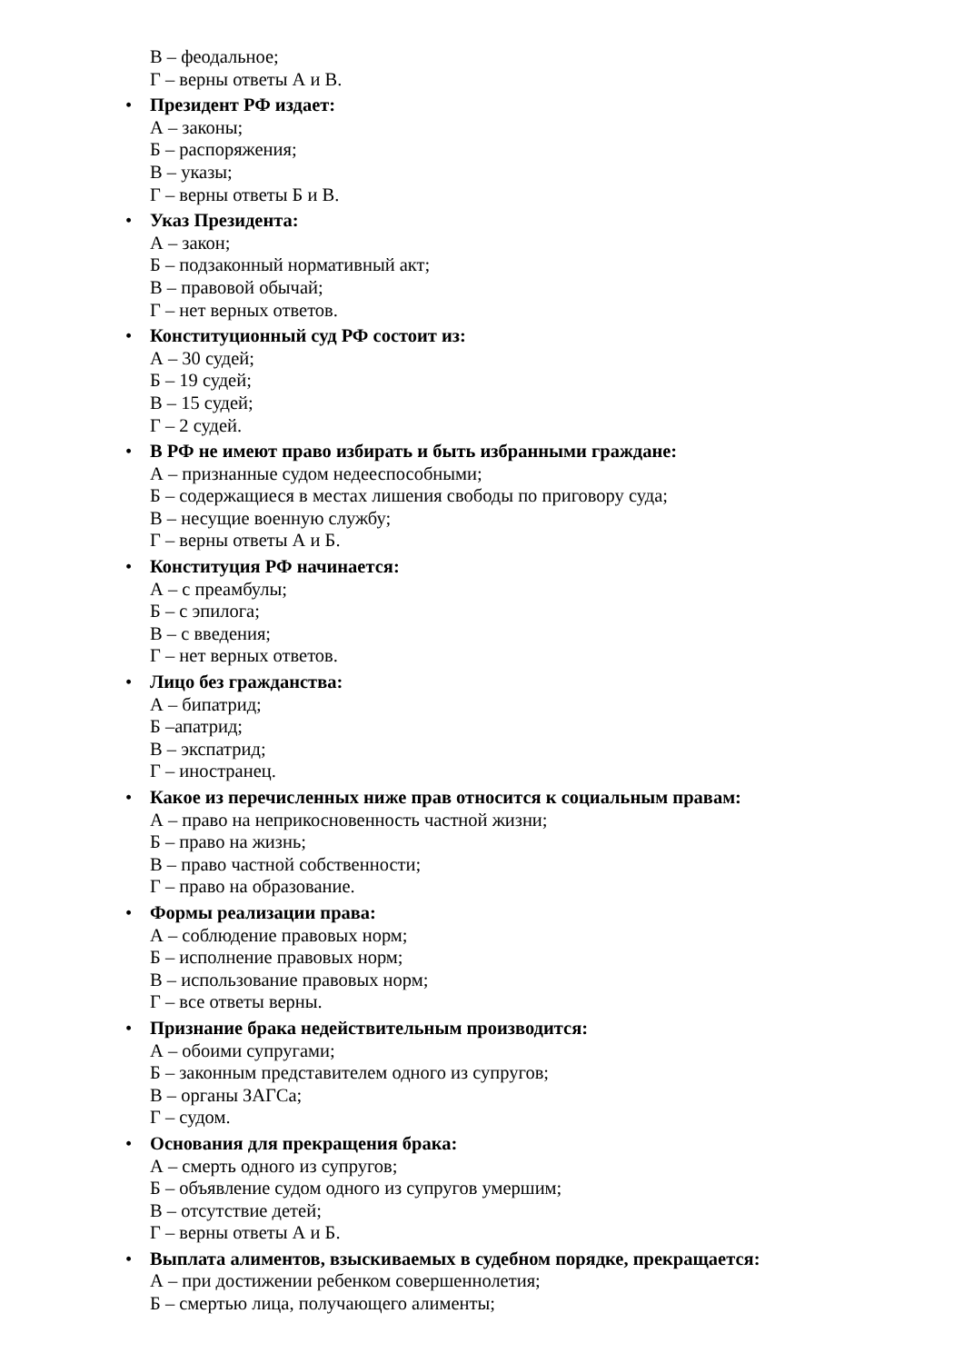В – феодальное;
Г – верны ответы А и В.
• Президент РФ издает:
А – законы;
Б – распоряжения;
В – указы;
Г – верны ответы Б и В.
• Указ Президента:
А – закон;
Б – подзаконный нормативный акт;
В – правовой обычай;
Г – нет верных ответов.
• Конституционный суд РФ состоит из:
А – 30 судей;
Б – 19 судей;
В – 15 судей;
Г – 2 судей.
• В РФ не имеют право избирать и быть избранными граждане:
А – признанные судом недееспособными;
Б – содержащиеся в местах лишения свободы по приговору суда;
В – несущие военную службу;
Г – верны ответы А и Б.
• Конституция РФ начинается:
А – с преамбулы;
Б – с эпилога;
В – с введения;
Г – нет верных ответов.
• Лицо без гражданства:
А – бипатрид;
Б –апатрид;
В – экспатрид;
Г – иностранец.
• Какое из перечисленных ниже прав относится к социальным правам:
А – право на неприкосновенность частной жизни;
Б – право на жизнь;
В – право частной собственности;
Г – право на образование.
• Формы реализации права:
А – соблюдение правовых норм;
Б – исполнение правовых норм;
В – использование правовых норм;
Г – все ответы верны.
• Признание брака недействительным производится:
А – обоими супругами;
Б – законным представителем одного из супругов;
В – органы ЗАГСа;
Г – судом.
• Основания для прекращения брака:
А – смерть одного из супругов;
Б – объявление судом одного из супругов умершим;
В – отсутствие детей;
Г – верны ответы А и Б.
• Выплата алиментов, взыскиваемых в судебном порядке, прекращается:
А – при достижении ребенком совершеннолетия;
Б – смертью лица, получающего алименты;